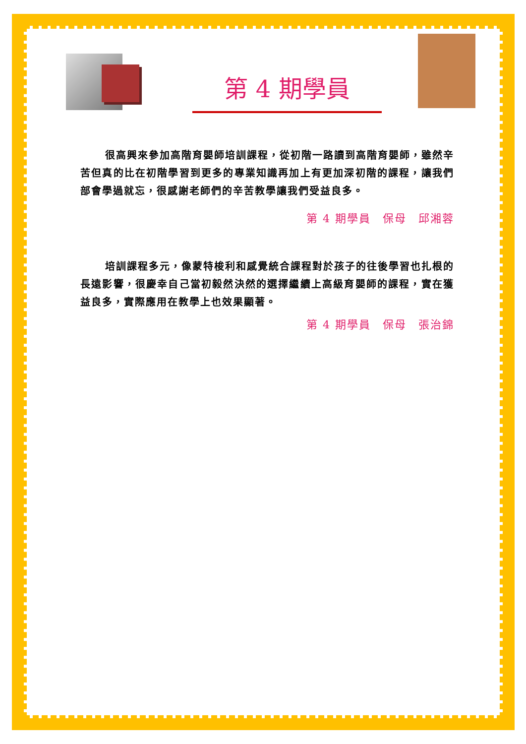第 4 期學員
很高興來參加高階育嬰師培訓課程，從初階一路讀到高階育嬰師，雖然辛苦但真的比在初階學習到更多的專業知識再加上有更加深初階的課程，讓我們部會學過就忘，很感謝老師們的辛苦教學讓我們受益良多。
第 4 期學員　保母　邱湘蓉
培訓課程多元，像蒙特梭利和感覺統合課程對於孩子的往後學習也扎根的長遠影響，很慶幸自己當初毅然決然的選擇繼續上高級育嬰師的課程，實在獲益良多，實際應用在教學上也效果顯著。
第 4 期學員　保母　張治錦